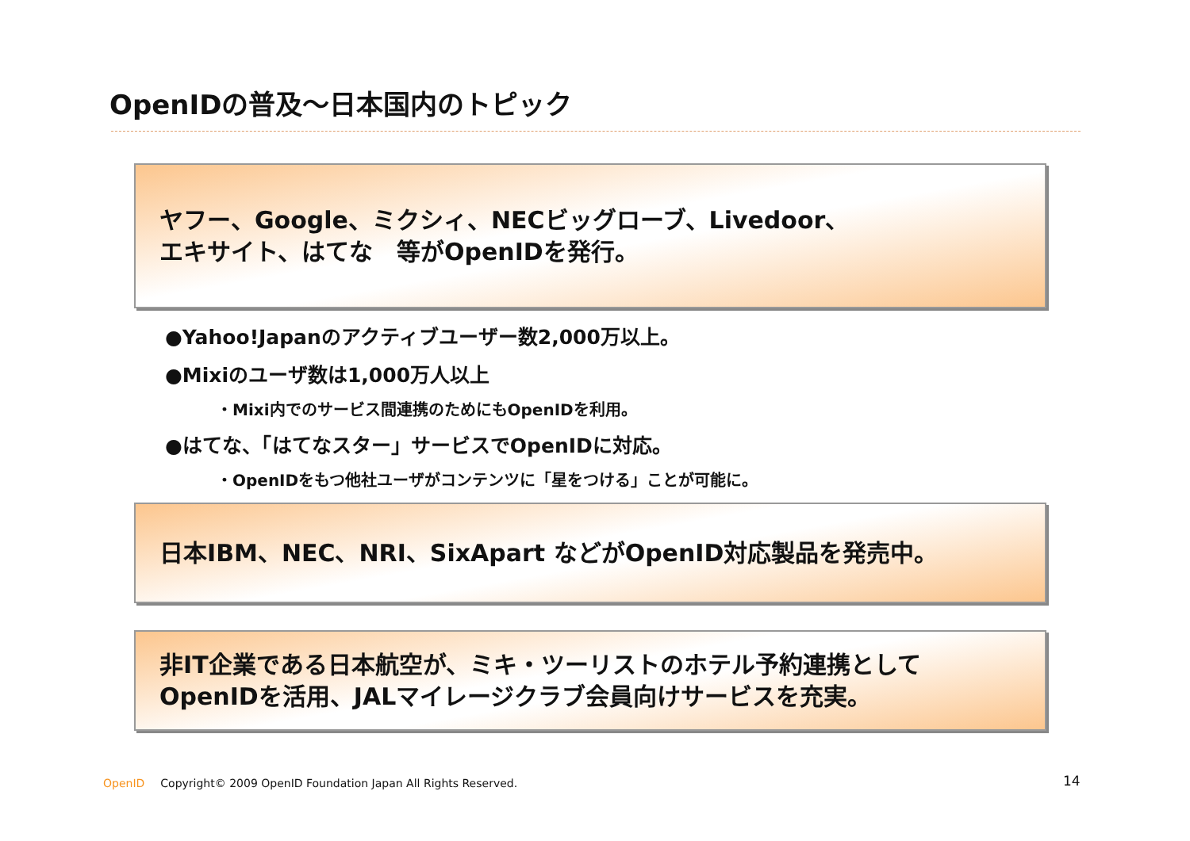OpenIDの普及～日本国内のトピック
ヤフー、Google、ミクシィ、NECビッグローブ、Livedoor、
エキサイト、はてな　等がOpenIDを発行。
●Yahoo!Japanのアクティブユーザー数2,000万以上。
●Mixiのユーザ数は1,000万人以上
・Mixi内でのサービス間連携のためにもOpenIDを利用。
●はてな、「はてなスター」サービスでOpenIDに対応。
・OpenIDをもつ他社ユーザがコンテンツに「星をつける」ことが可能に。
日本IBM、NEC、NRI、SixApart などがOpenID対応製品を発売中。
非IT企業である日本航空が、ミキ・ツーリストのホテル予約連携として
OpenIDを活用、JALマイレージクラブ会員向けサービスを充実。
OpenID Copyright© 2009 OpenID Foundation Japan All Rights Reserved.
14